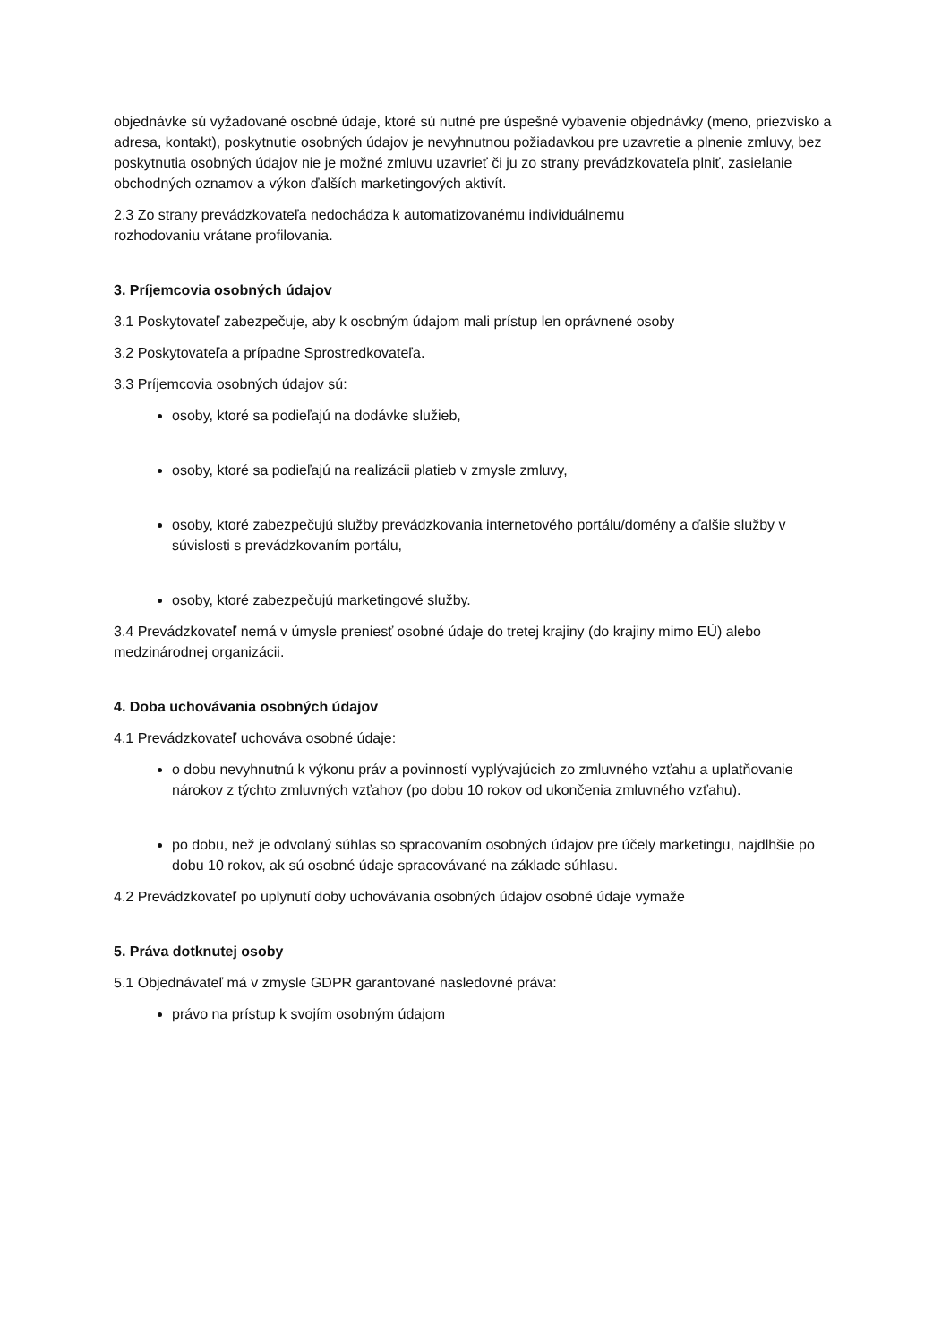objednávke sú vyžadované osobné údaje, ktoré sú nutné pre úspešné vybavenie objednávky (meno, priezvisko a adresa, kontakt), poskytnutie osobných údajov je nevyhnutnou požiadavkou pre uzavretie a plnenie zmluvy, bez poskytnutia osobných údajov nie je možné zmluvu uzavrieť či ju zo strany prevádzkovateľa plniť, zasielanie obchodných oznamov a výkon ďalších marketingových aktivít.
2.3 Zo strany prevádzkovateľa nedochádza k automatizovanému individuálnemu
rozhodovaniu vrátane profilovania.
3. Príjemcovia osobných údajov
3.1 Poskytovateľ zabezpečuje, aby k osobným údajom mali prístup len oprávnené osoby
3.2 Poskytovateľa a prípadne Sprostredkovateľa.
3.3 Príjemcovia osobných údajov sú:
osoby, ktoré sa podieľajú na dodávke služieb,
osoby, ktoré sa podieľajú na realizácii platieb v zmysle zmluvy,
osoby, ktoré zabezpečujú služby prevádzkovania internetového portálu/domény a ďalšie služby v súvislosti s prevádzkovaním portálu,
osoby, ktoré zabezpečujú marketingové služby.
3.4 Prevádzkovateľ nemá v úmysle preniesť osobné údaje do tretej krajiny (do krajiny mimo EÚ) alebo medzinárodnej organizácii.
4. Doba uchovávania osobných údajov
4.1 Prevádzkovateľ uchováva osobné údaje:
o dobu nevyhnutnú k výkonu práv a povinností vyplývajúcich zo zmluvného vzťahu a uplatňovanie nárokov z týchto zmluvných vzťahov (po dobu 10 rokov od ukončenia zmluvného vzťahu).
po dobu, než je odvolaný súhlas so spracovaním osobných údajov pre účely marketingu, najdlhšie po dobu 10 rokov, ak sú osobné údaje spracovávané na základe súhlasu.
4.2 Prevádzkovateľ po uplynutí doby uchovávania osobných údajov osobné údaje vymaže
5. Práva dotknutej osoby
5.1 Objednávateľ má v zmysle GDPR garantované nasledovné práva:
právo na prístup k svojím osobným údajom